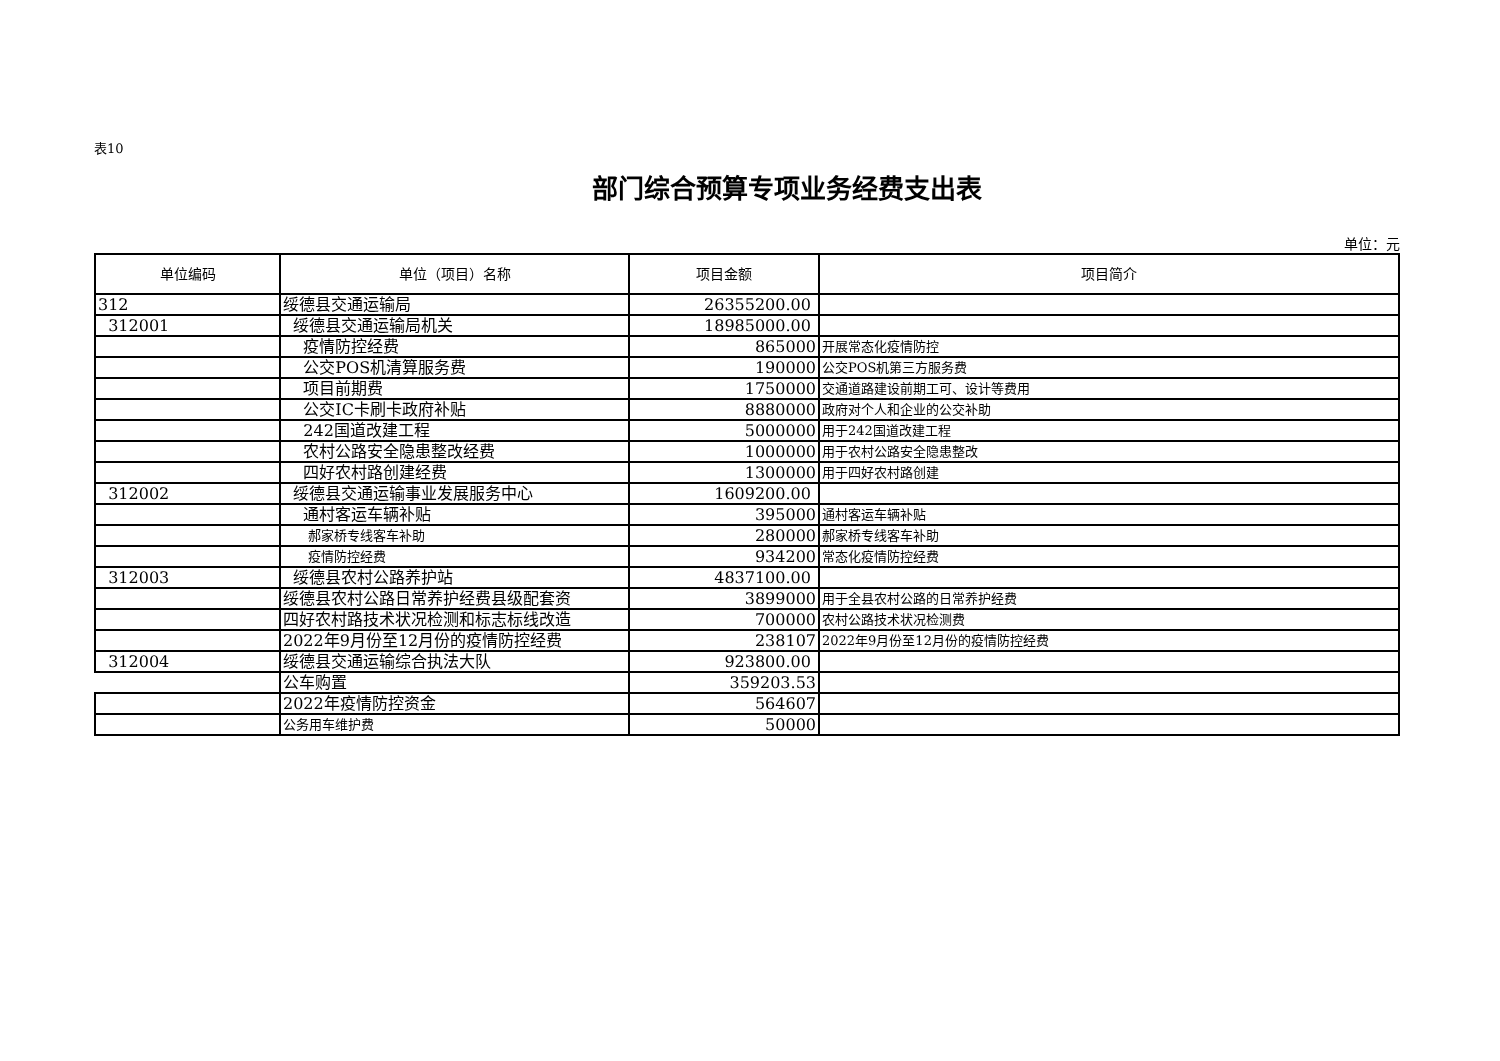表10
部门综合预算专项业务经费支出表
单位：元
| 单位编码 | 单位（项目）名称 | 项目金额 | 项目简介 |
| --- | --- | --- | --- |
| 312 | 绥德县交通运输局 | 26355200.00 | |
| 312001 | 绥德县交通运输局机关 | 18985000.00 | |
| | 疫情防控经费 | 865000 | 开展常态化疫情防控 |
| | 公交POS机清算服务费 | 190000 | 公交POS机第三方服务费 |
| | 项目前期费 | 1750000 | 交通道路建设前期工可、设计等费用 |
| | 公交IC卡刷卡政府补贴 | 8880000 | 政府对个人和企业的公交补助 |
| | 242国道改建工程 | 5000000 | 用于242国道改建工程 |
| | 农村公路安全隐患整改经费 | 1000000 | 用于农村公路安全隐患整改 |
| | 四好农村路创建经费 | 1300000 | 用于四好农村路创建 |
| 312002 | 绥德县交通运输事业发展服务中心 | 1609200.00 | |
| | 通村客运车辆补贴 | 395000 | 通村客运车辆补贴 |
| | 郝家桥专线客车补助 | 280000 | 郝家桥专线客车补助 |
| | 疫情防控经费 | 934200 | 常态化疫情防控经费 |
| 312003 | 绥德县农村公路养护站 | 4837100.00 | |
| | 绥德县农村公路日常养护经费县级配套资 | 3899000 | 用于全县农村公路的日常养护经费 |
| | 四好农村路技术状况检测和标志标线改造 | 700000 | 农村公路技术状况检测费 |
| | 2022年9月份至12月份的疫情防控经费 | 238107 | 2022年9月份至12月份的疫情防控经费 |
| 312004 | 绥德县交通运输综合执法大队 | 923800.00 | |
| | 公车购置 | 359203.53 | |
| | 2022年疫情防控资金 | 564607 | |
| | 公务用车维护费 | 50000 | |